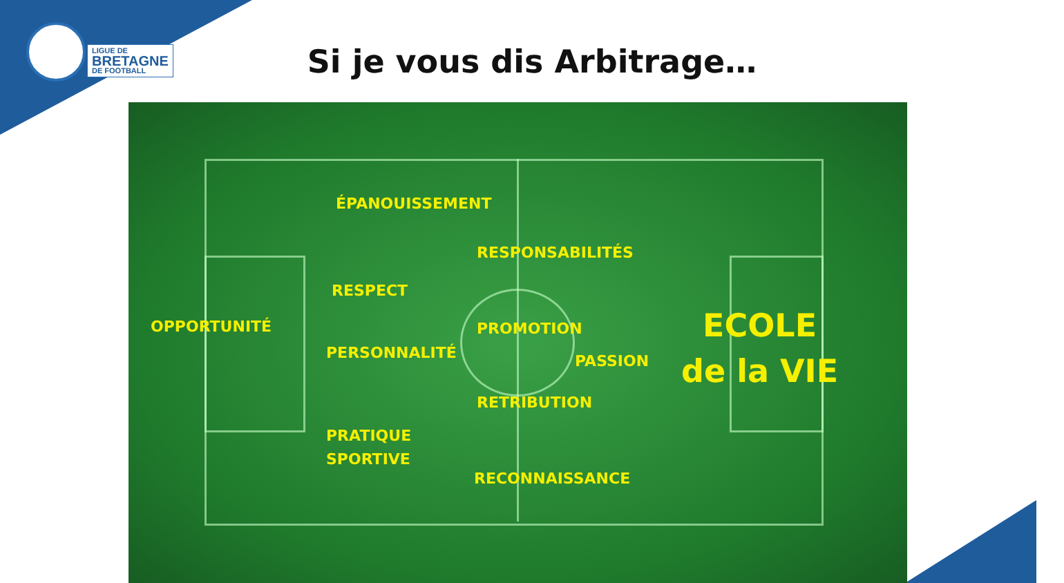LIGUE DE
BRETAGNE
DE FOOTBALL
Si je vous dis Arbitrage…
ÉPANOUISSEMENT
RESPONSABILITÉS
RESPECT
OPPORTUNITÉ PROMOTION
PERSONNALITÉ PASSION
ECOLE
de la VIE
RETRIBUTION
PRATIQUE
SPORTIVE
RECONNAISSANCE